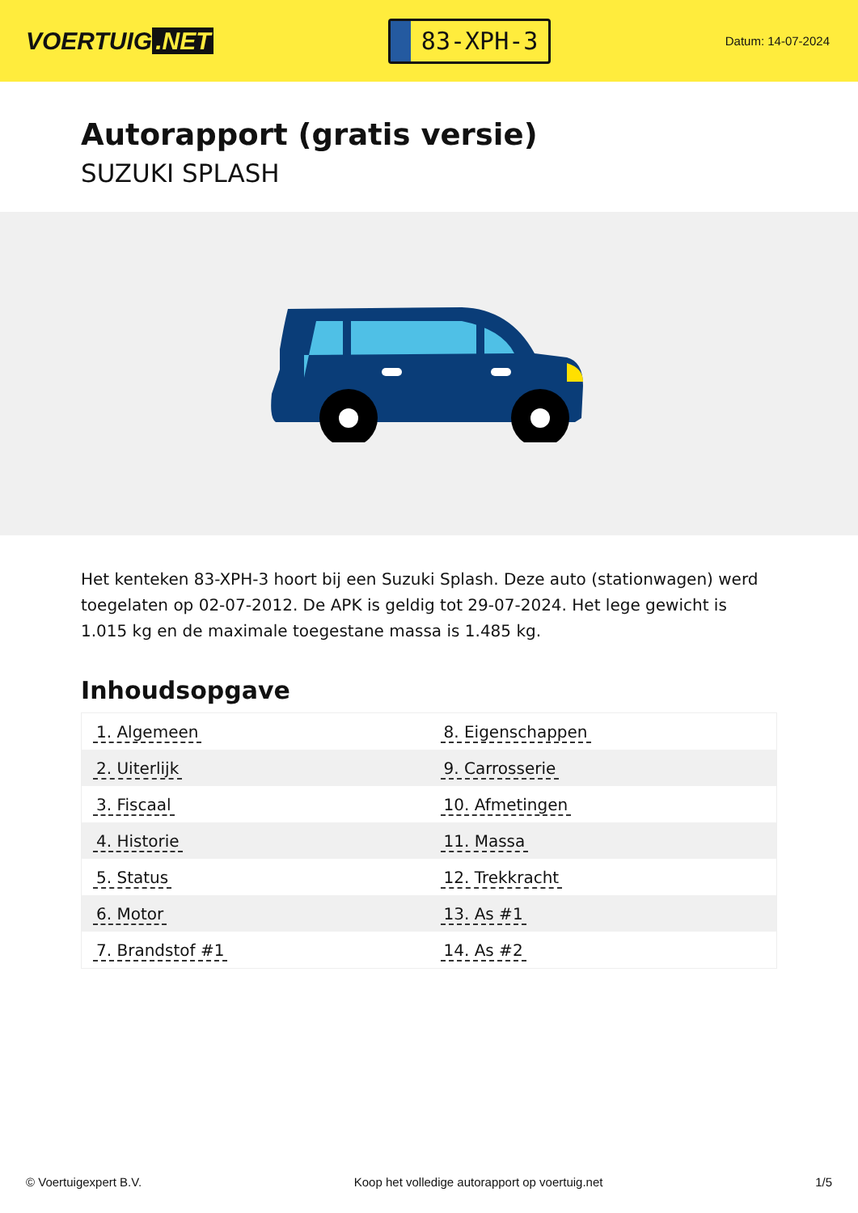VOERTUIG.NET
83-XPH-3
Datum: 14-07-2024
Autorapport (gratis versie)
SUZUKI SPLASH
Het kenteken 83-XPH-3 hoort bij een Suzuki Splash. Deze auto (stationwagen) werd toegelaten op 02-07-2012. De APK is geldig tot 29-07-2024. Het lege gewicht is 1.015 kg en de maximale toegestane massa is 1.485 kg.
Inhoudsopgave
| 1. Algemeen | 8. Eigenschappen |
| 2. Uiterlijk | 9. Carrosserie |
| 3. Fiscaal | 10. Afmetingen |
| 4. Historie | 11. Massa |
| 5. Status | 12. Trekkracht |
| 6. Motor | 13. As #1 |
| 7. Brandstof #1 | 14. As #2 |
© Voertuigexpert B.V. Koop het volledige autorapport op voertuig.net 1/5